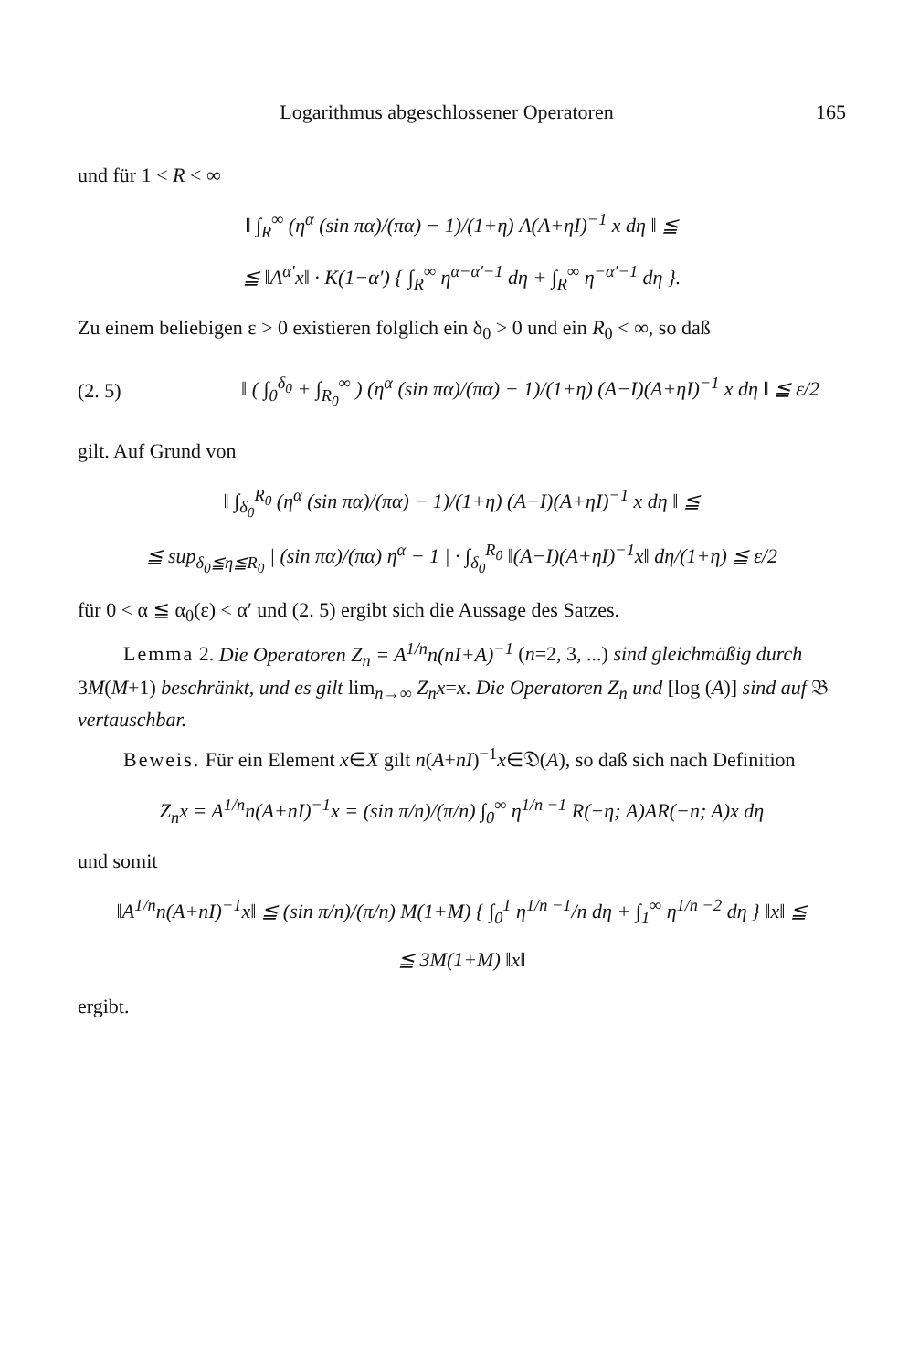Logarithmus abgeschlossener Operatoren 165
und für 1 < R < ∞
‖ ∫<sub>R</sub><sup>∞</sup> (η<sup>α</sup> (sin πα)/(πα) − 1)/(1+η) A(A+ηI)<sup>−1</sup> x dη ‖ ≦
≦ ‖A<sup>α′</sup>x‖ · K(1−α′) { ∫<sub>R</sub><sup>∞</sup> η<sup>α−α′−1</sup> dη + ∫<sub>R</sub><sup>∞</sup> η<sup>−α′−1</sup> dη }.
Zu einem beliebigen ε > 0 existieren folglich ein δ<sub>0</sub> > 0 und ein R<sub>0</sub> < ∞, so daß
(2. 5)
‖ ( ∫<sub>0</sub><sup>δ<sub>0</sub></sup> + ∫<sub>R<sub>0</sub></sub><sup>∞</sup> ) (η<sup>α</sup> (sin πα)/(πα) − 1)/(1+η) (A−I)(A+ηI)<sup>−1</sup> x dη ‖ ≦ ε/2
gilt. Auf Grund von
‖ ∫<sub>δ<sub>0</sub></sub><sup>R<sub>0</sub></sup> (η<sup>α</sup> (sin πα)/(πα) − 1)/(1+η) (A−I)(A+ηI)<sup>−1</sup> x dη ‖ ≦
≦ sup<sub>δ<sub>0</sub>≦η≦R<sub>0</sub></sub> | (sin πα)/(πα) η<sup>α</sup> − 1 | · ∫<sub>δ<sub>0</sub></sub><sup>R<sub>0</sub></sup> ‖(A−I)(A+ηI)<sup>−1</sup>x‖ dη/(1+η) ≦ ε/2
für 0 < α ≦ α<sub>0</sub>(ε) < α′ und (2. 5) ergibt sich die Aussage des Satzes.
Lemma 2. Die Operatoren Z<sub>n</sub> = A<sup>1/n</sup>n(nI+A)<sup>−1</sup> (n=2, 3, ...) sind gleichmäßig durch 3M(M+1) beschränkt, und es gilt lim<sub>n→∞</sub> Z<sub>n</sub>x=x. Die Operatoren Z<sub>n</sub> und [log (A)] sind auf 𝔅 vertauschbar.
Beweis. Für ein Element x∈X gilt n(A+nI)<sup>−1</sup>x∈𝔇(A), so daß sich nach Definition
Z<sub>n</sub>x = A<sup>1/n</sup>n(A+nI)<sup>−1</sup>x = (sin π/n)/(π/n) ∫<sub>0</sub><sup>∞</sup> η<sup>1/n −1</sup> R(−η; A)AR(−n; A)x dη
und somit
‖A<sup>1/n</sup>n(A+nI)<sup>−1</sup>x‖ ≦ (sin π/n)/(π/n) M(1+M) { ∫<sub>0</sub><sup>1</sup> η<sup>1/n −1</sup>/n dη + ∫<sub>1</sub><sup>∞</sup> η<sup>1/n −2</sup> dη } ‖x‖ ≦
≦ 3M(1+M) ‖x‖
ergibt.